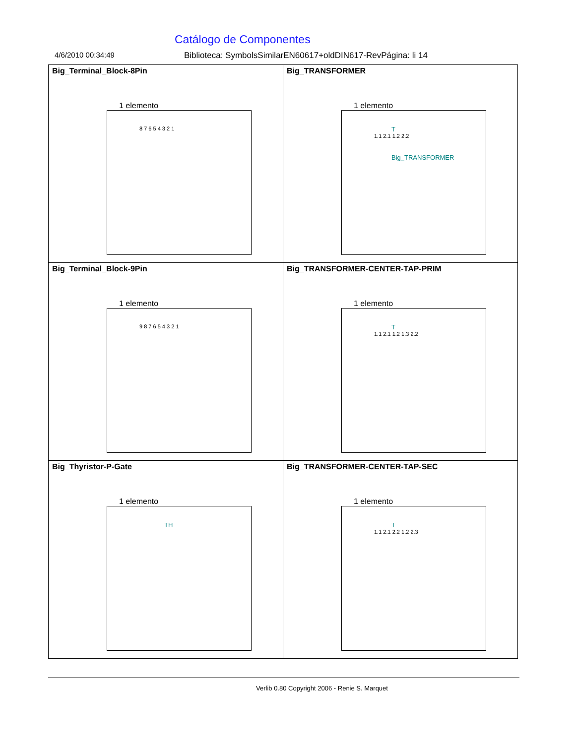Catálogo de Componentes
4/6/2010 00:34:49 Biblioteca: SymbolsSimilarEN60617+oldDIN617-RevPágina: li 14
| Big_Terminal_Block-8Pin 1 elemento 8 7 6 5 4 3 2 1 | Big_TRANSFORMER 1 elemento T 1.1 2.1 1.2 2.2 Big_TRANSFORMER |
| Big_Terminal_Block-9Pin 1 elemento 9 8 7 6 5 4 3 2 1 | Big_TRANSFORMER-CENTER-TAP-PRIM 1 elemento T 1.1 2.1 1.2 1.3 2.2 |
| Big_Thyristor-P-Gate 1 elemento TH | Big_TRANSFORMER-CENTER-TAP-SEC 1 elemento T 1.1 2.1 2.2 1.2 2.3 |
Verlib 0.80 Copyright 2006 - Renie S. Marquet